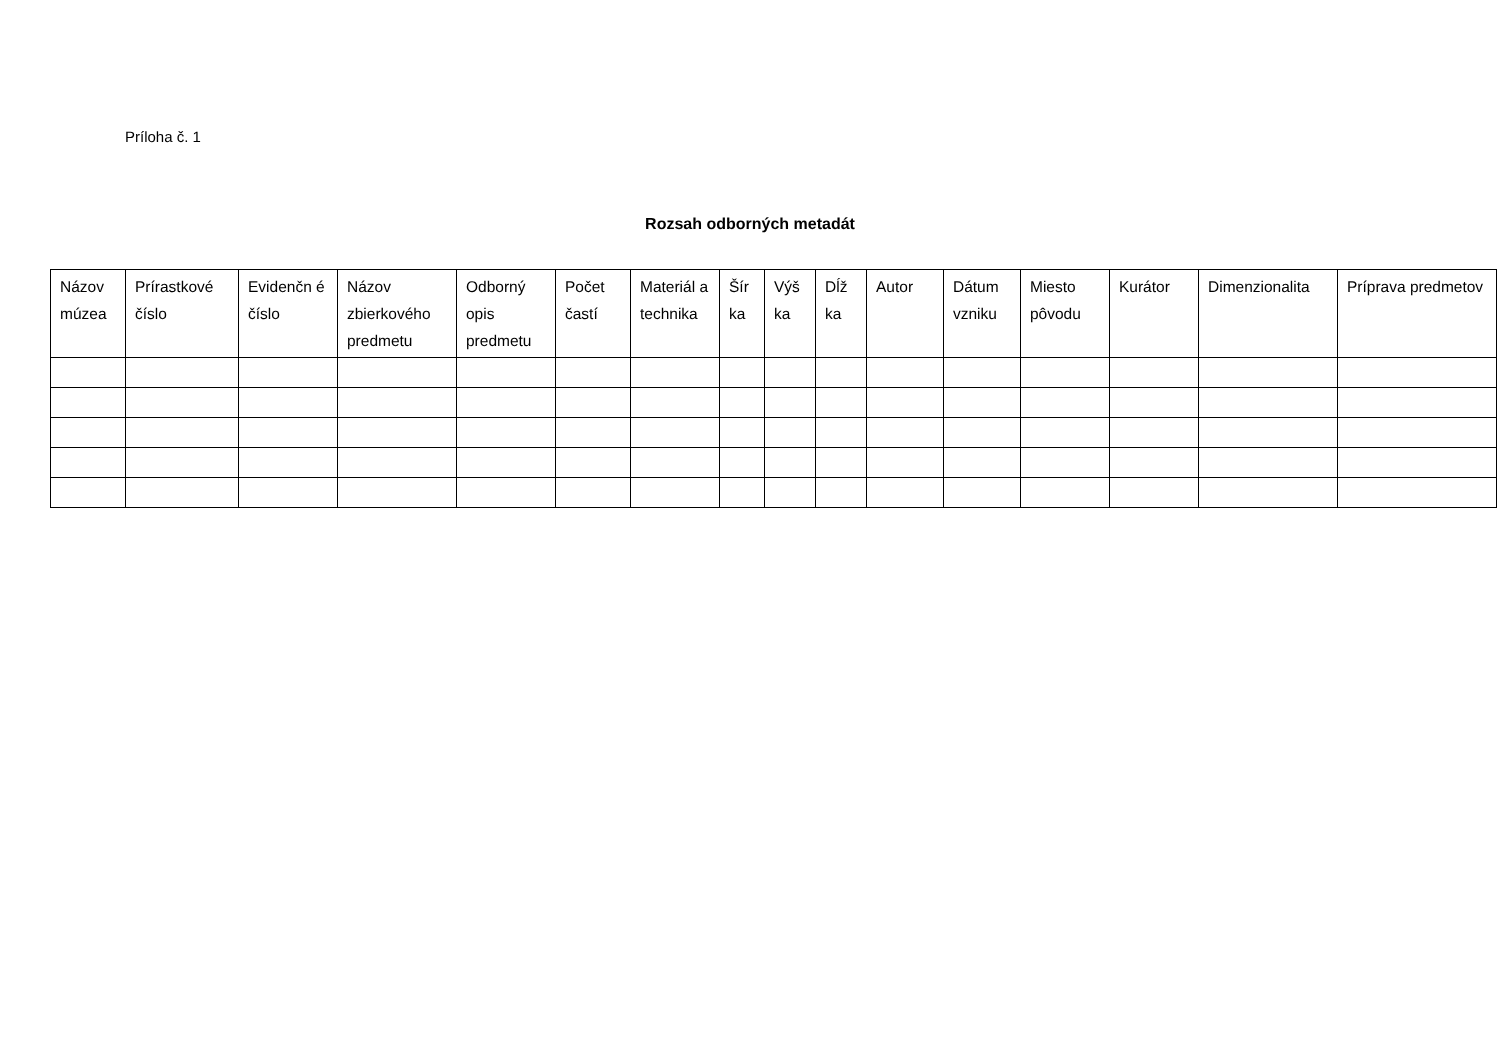Príloha č. 1
Rozsah odborných metadát
| Názov múzea | Prírastkové číslo | Evidenčn é číslo | Názov zbierkového predmetu | Odborný opis predmetu | Počet častí | Materiál a technika | Šír ka | Výš ka | Dĺž ka | Autor | Dátum vzniku | Miesto pôvodu | Kurátor | Dimenzionalita | Príprava predmetov |
| --- | --- | --- | --- | --- | --- | --- | --- | --- | --- | --- | --- | --- | --- | --- | --- |